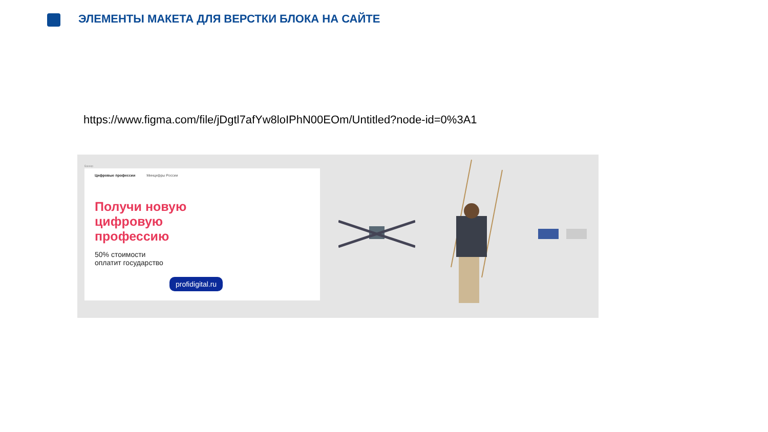ЭЛЕМЕНТЫ МАКЕТА ДЛЯ ВЕРСТКИ БЛОКА НА САЙТЕ
https://www.figma.com/file/jDgtl7afYw8loIPhN00EOm/Untitled?node-id=0%3A1
Баннер
Цифровые профессии Минцифры России
Получи новую
цифровую
профессию
50% стоимости
оплатит государство
profidigital.ru